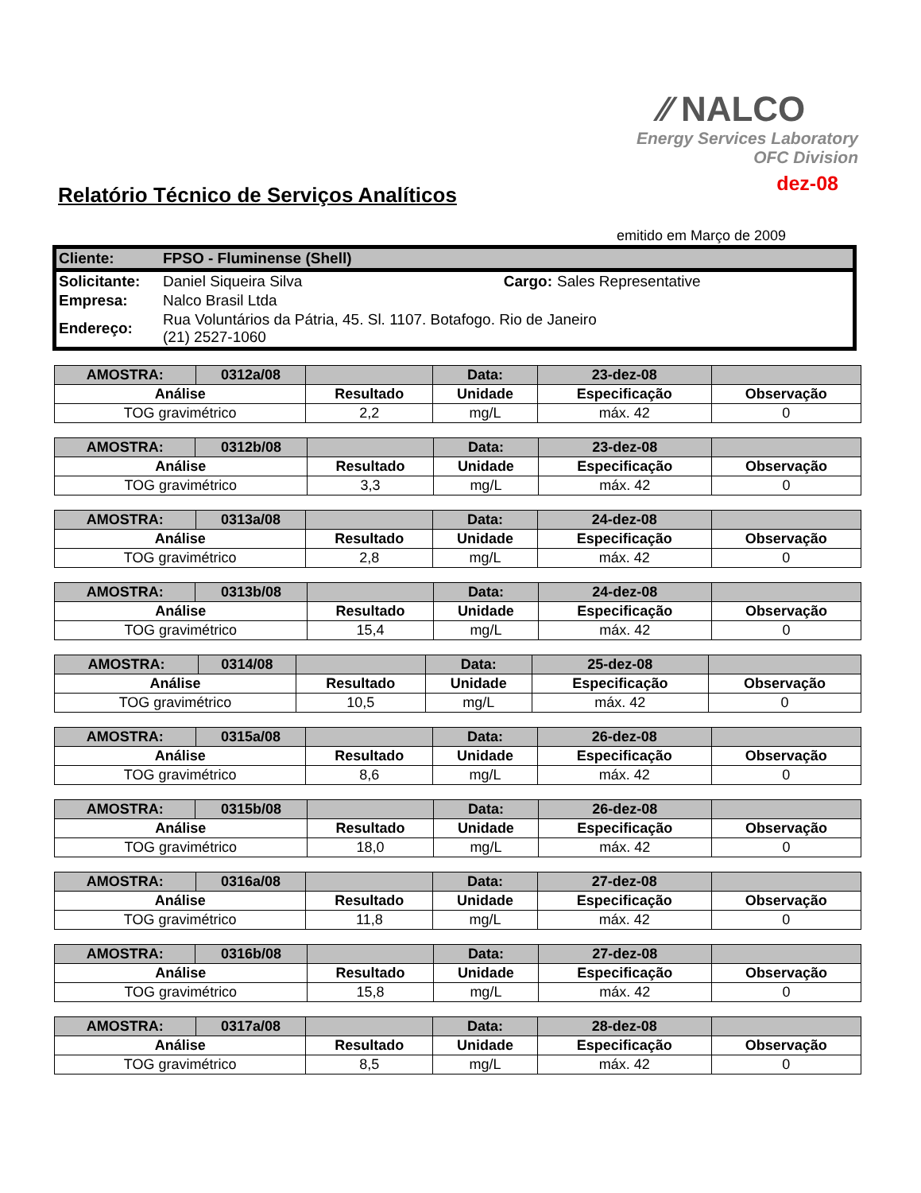⁄⁄ NALCO
Energy Services Laboratory
OFC Division
dez-08
Relatório Técnico de Serviços Analíticos
emitido em Março de 2009
| Cliente: | FPSO - Fluminense (Shell) | | |
| Solicitante: | Daniel Siqueira Silva | Cargo: | Sales Representative |
| Empresa: | Nalco Brasil Ltda | | |
| Endereço: | Rua Voluntários da Pátria, 45. Sl. 1107. Botafogo. Rio de Janeiro (21) 2527-1060 | | |
| AMOSTRA: | 0312a/08 | | Data: | 23-dez-08 | |
| Análise | | Resultado | Unidade | Especificação | Observação |
| TOG gravimétrico | | 2,2 | mg/L | máx. 42 | 0 |
| AMOSTRA: | 0312b/08 | | Data: | 23-dez-08 | |
| Análise | | Resultado | Unidade | Especificação | Observação |
| TOG gravimétrico | | 3,3 | mg/L | máx. 42 | 0 |
| AMOSTRA: | 0313a/08 | | Data: | 24-dez-08 | |
| Análise | | Resultado | Unidade | Especificação | Observação |
| TOG gravimétrico | | 2,8 | mg/L | máx. 42 | 0 |
| AMOSTRA: | 0313b/08 | | Data: | 24-dez-08 | |
| Análise | | Resultado | Unidade | Especificação | Observação |
| TOG gravimétrico | | 15,4 | mg/L | máx. 42 | 0 |
| AMOSTRA: | 0314/08 | | Data: | 25-dez-08 | |
| Análise | | Resultado | Unidade | Especificação | Observação |
| TOG gravimétrico | | 10,5 | mg/L | máx. 42 | 0 |
| AMOSTRA: | 0315a/08 | | Data: | 26-dez-08 | |
| Análise | | Resultado | Unidade | Especificação | Observação |
| TOG gravimétrico | | 8,6 | mg/L | máx. 42 | 0 |
| AMOSTRA: | 0315b/08 | | Data: | 26-dez-08 | |
| Análise | | Resultado | Unidade | Especificação | Observação |
| TOG gravimétrico | | 18,0 | mg/L | máx. 42 | 0 |
| AMOSTRA: | 0316a/08 | | Data: | 27-dez-08 | |
| Análise | | Resultado | Unidade | Especificação | Observação |
| TOG gravimétrico | | 11,8 | mg/L | máx. 42 | 0 |
| AMOSTRA: | 0316b/08 | | Data: | 27-dez-08 | |
| Análise | | Resultado | Unidade | Especificação | Observação |
| TOG gravimétrico | | 15,8 | mg/L | máx. 42 | 0 |
| AMOSTRA: | 0317a/08 | | Data: | 28-dez-08 | |
| Análise | | Resultado | Unidade | Especificação | Observação |
| TOG gravimétrico | | 8,5 | mg/L | máx. 42 | 0 |